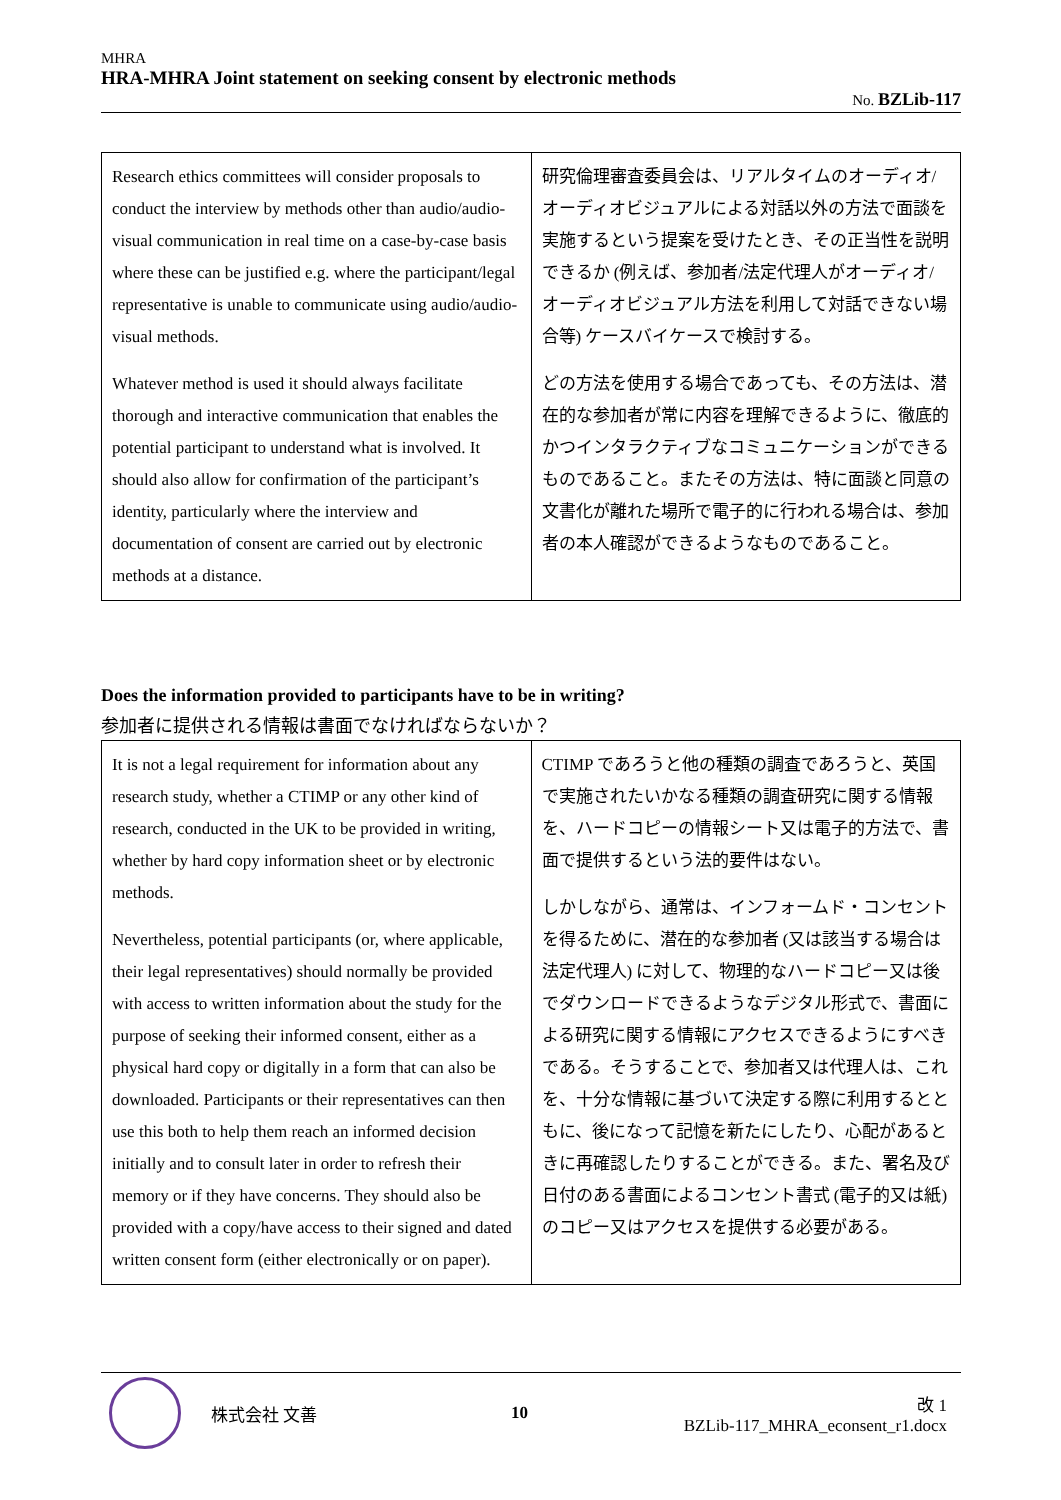MHRA
HRA-MHRA Joint statement on seeking consent by electronic methods
No. BZLib-117
| Research ethics committees will consider proposals to conduct the interview by methods other than audio/audio-visual communication in real time on a case-by-case basis where these can be justified e.g. where the participant/legal representative is unable to communicate using audio/audio-visual methods. Whatever method is used it should always facilitate thorough and interactive communication that enables the potential participant to understand what is involved. It should also allow for confirmation of the participant’s identity, particularly where the interview and documentation of consent are carried out by electronic methods at a distance. | 研究倫理審査委員会は、リアルタイムのオーディオ/オーディオビジュアルによる対話以外の方法で面談を実施するという提案を受けたとき、その正当性を説明できるか (例えば、参加者/法定代理人がオーディオ/オーディオビジュアル方法を利用して対話できない場合等) ケースバイケースで検討する。 どの方法を使用する場合であっても、その方法は、潜在的な参加者が常に内容を理解できるように、徹底的かつインタラクティブなコミュニケーションができるものであること。またその方法は、特に面談と同意の文書化が離れた場所で電子的に行われる場合は、参加者の本人確認ができるようなものであること。 |
Does the information provided to participants have to be in writing?
参加者に提供される情報は書面でなければならないか？
| It is not a legal requirement for information about any research study, whether a CTIMP or any other kind of research, conducted in the UK to be provided in writing, whether by hard copy information sheet or by electronic methods. Nevertheless, potential participants (or, where applicable, their legal representatives) should normally be provided with access to written information about the study for the purpose of seeking their informed consent, either as a physical hard copy or digitally in a form that can also be downloaded. Participants or their representatives can then use this both to help them reach an informed decision initially and to consult later in order to refresh their memory or if they have concerns. They should also be provided with a copy/have access to their signed and dated written consent form (either electronically or on paper). | CTIMP であろうと他の種類の調査であろうと、英国で実施されたいかなる種類の調査研究に関する情報を、ハードコピーの情報シート又は電子的方法で、書面で提供するという法的要件はない。 しかしながら、通常は、インフォームド・コンセントを得るために、潜在的な参加者 (又は該当する場合は法定代理人) に対して、物理的なハードコピー又は後でダウンロードできるようなデジタル形式で、書面による研究に関する情報にアクセスできるようにすべきである。そうすることで、参加者又は代理人は、これを、十分な情報に基づいて決定する際に利用するとともに、後になって記憶を新たにしたり、心配があるときに再確認したりすることができる。また、署名及び日付のある書面によるコンセント書式 (電子的又は紙) のコピー又はアクセスを提供する必要がある。 |
株式会社 文善 10
改 1
BZLib-117_MHRA_econsent_r1.docx